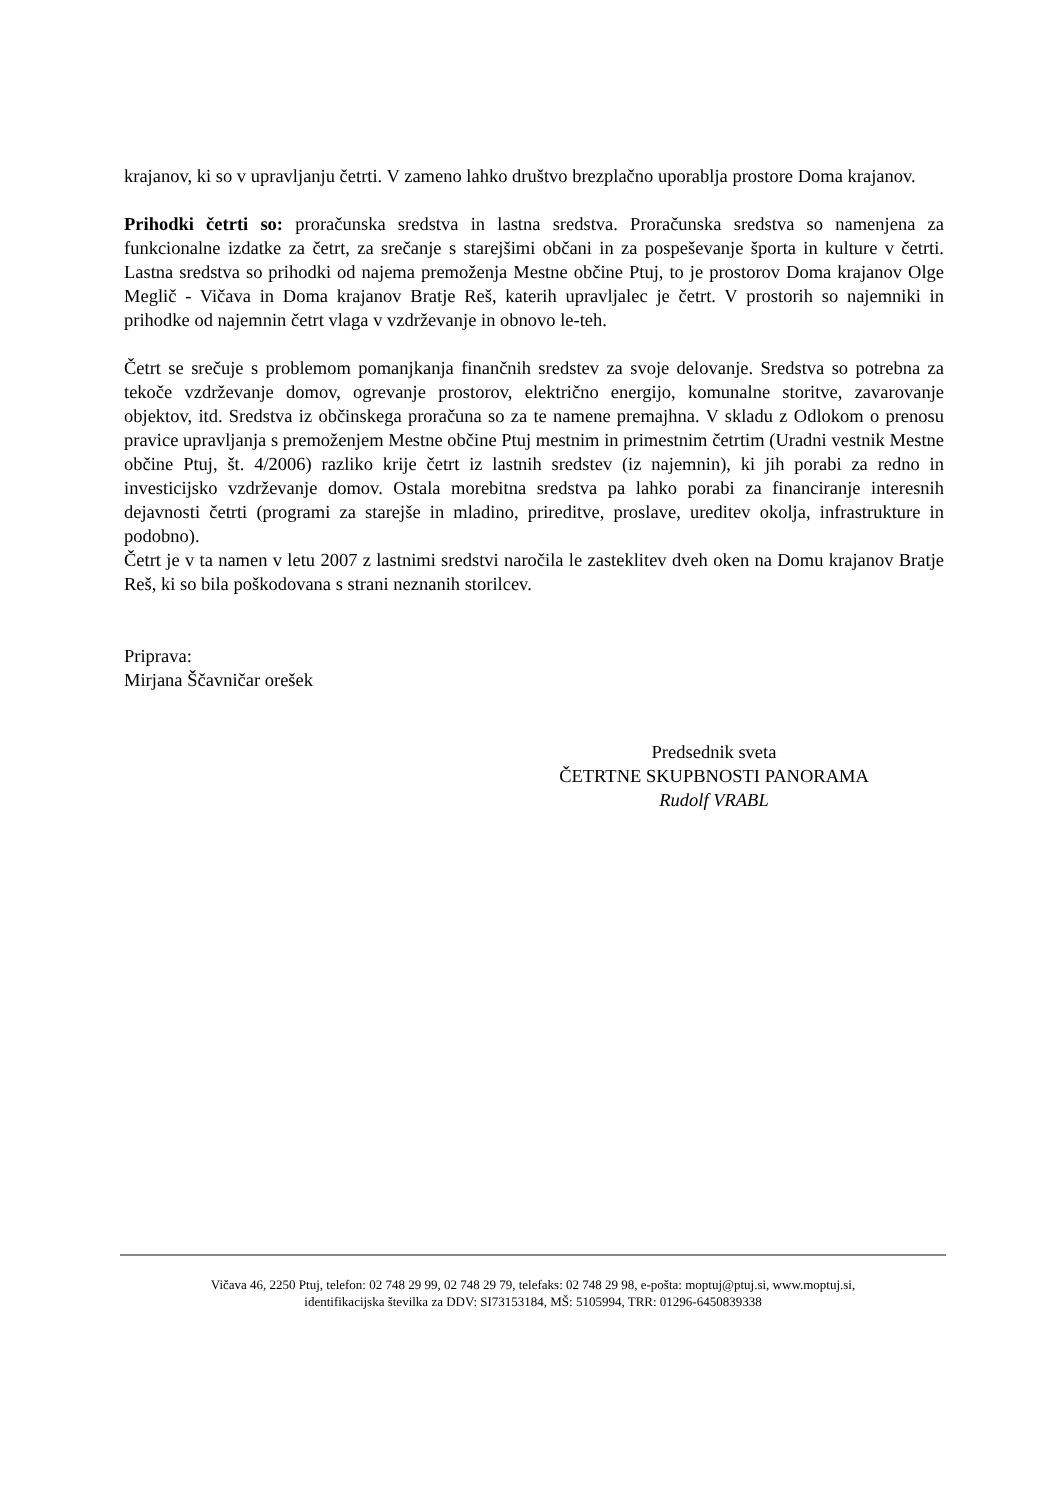krajanov, ki so v upravljanju četrti. V zameno lahko društvo brezplačno uporablja prostore Doma krajanov.
Prihodki četrti so: proračunska sredstva in lastna sredstva. Proračunska sredstva so namenjena za funkcionalne izdatke za četrt, za srečanje s starejšimi občani in za pospeševanje športa in kulture v četrti. Lastna sredstva so prihodki od najema premoženja Mestne občine Ptuj, to je prostorov Doma krajanov Olge Meglič - Vičava in Doma krajanov Bratje Reš, katerih upravljalec je četrt. V prostorih so najemniki in prihodke od najemnin četrt vlaga v vzdrževanje in obnovo le-teh.
Četrt se srečuje s problemom pomanjkanja finančnih sredstev za svoje delovanje. Sredstva so potrebna za tekoče vzdrževanje domov, ogrevanje prostorov, električno energijo, komunalne storitve, zavarovanje objektov, itd. Sredstva iz občinskega proračuna so za te namene premajhna. V skladu z Odlokom o prenosu pravice upravljanja s premoženjem Mestne občine Ptuj mestnim in primestnim četrtim (Uradni vestnik Mestne občine Ptuj, št. 4/2006) razliko krije četrt iz lastnih sredstev (iz najemnin), ki jih porabi za redno in investicijsko vzdrževanje domov. Ostala morebitna sredstva pa lahko porabi za financiranje interesnih dejavnosti četrti (programi za starejše in mladino, prireditve, proslave, ureditev okolja, infrastrukture in podobno).
Četrt je v ta namen v letu 2007 z lastnimi sredstvi naročila le zasteklitev dveh oken na Domu krajanov Bratje Reš, ki so bila poškodovana s strani neznanih storilcev.
Priprava:
Mirjana Ščavničar orešek
Predsednik sveta
ČETRTNE SKUPBNOSTI PANORAMA
Rudolf VRABL
Vičava 46, 2250 Ptuj, telefon: 02 748 29 99, 02 748 29 79, telefaks: 02 748 29 98, e-pošta: moptuj@ptuj.si, www.moptuj.si,
identifikacijska številka za DDV: SI73153184, MŠ: 5105994, TRR: 01296-6450839338